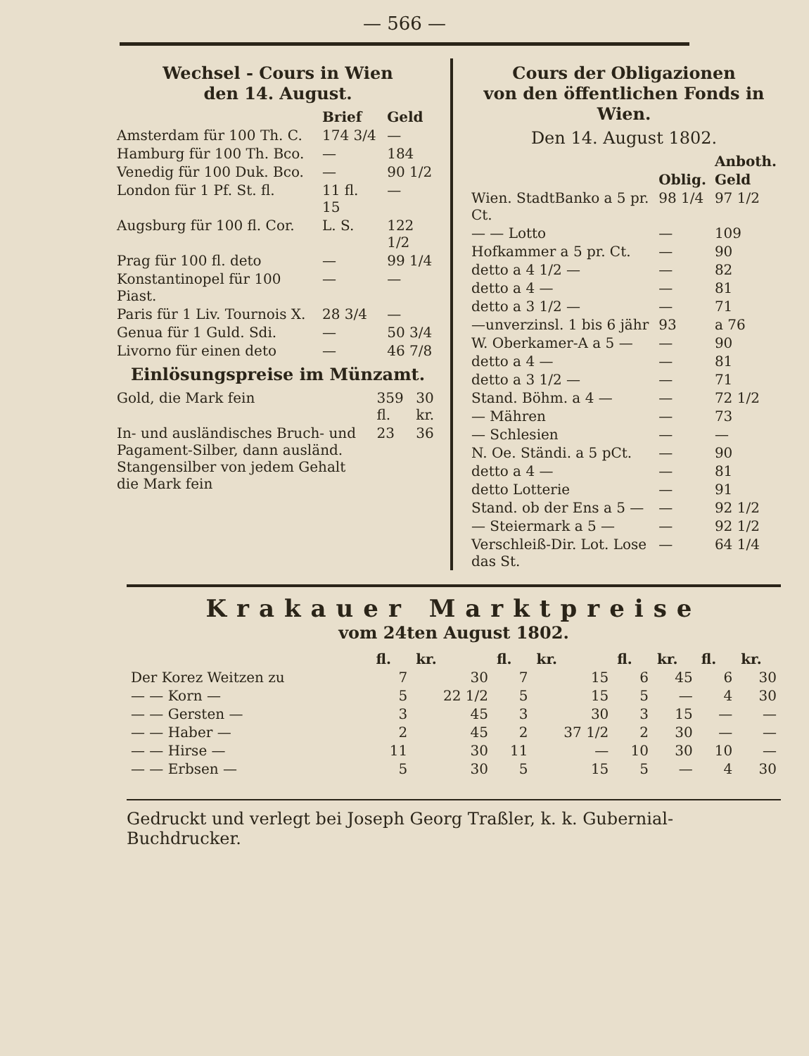— 566 —
Wechsel - Cours in Wien
den 14. August.
| | Brief | Geld |
| --- | --- | --- |
| Amsterdam für 100 Th. C. | 174 3/4 | — |
| Hamburg für 100 Th. Bco. | — | 184 |
| Venedig für 100 Duk. Bco. | — | 90 1/2 |
| London für 1 Pf. St. fl. | 11 fl. 15 | — |
| Augsburg für 100 fl. Cor. | L. S. | 122 1/2 |
| Prag für 100 fl. deto | — | 99 1/4 |
| Konstantinopel für 100 Piast. | — | — |
| Paris für 1 Liv. Tournois X. | 28 3/4 | — |
| Genua für 1 Guld. Sdi. | — | 50 3/4 |
| Livorno für einen deto | — | 46 7/8 |
Einlösungspreise im Münzamt.
| Gold, die Mark fein | 359 fl. | 30 kr. |
| In- und ausländisches Bruch- und Pagament-Silber, dann ausländ. Stangensilber von jedem Gehalt die Mark fein | 23 | 36 |
Cours der Obligazionen
von den öffentlichen Fonds in Wien.
Den 14. August 1802.
| | | Anboth. |
| --- | --- | --- |
| | Oblig. | Geld |
| Wien. StadtBanko a 5 pr. Ct. | 98 1/4 | 97 1/2 |
| — — Lotto | — | 109 |
| Hofkammer a 5 pr. Ct. | — | 90 |
| detto a 4 1/2 — | — | 82 |
| detto a 4 — | — | 81 |
| detto a 3 1/2 — | — | 71 |
| —unverzinsl. 1 bis 6 jähr | 93 | a 76 |
| W. Oberkamer-A a 5 — | — | 90 |
| detto a 4 — | — | 81 |
| detto a 3 1/2 — | — | 71 |
| Stand. Böhm. a 4 — | — | 72 1/2 |
| — Mähren | — | 73 |
| — Schlesien | — | — |
| N. Oe. Ständi. a 5 pCt. | — | 90 |
| detto a 4 — | — | 81 |
| detto Lotterie | — | 91 |
| Stand. ob der Ens a 5 — | — | 92 1/2 |
| — Steiermark a 5 — | — | 92 1/2 |
| Verschleiß-Dir. Lot. Lose das St. | — | 64 1/4 |
Krakauer Marktpreise
vom 24ten August 1802.
| | fl. | kr. | fl. | kr. | fl. | kr. | fl. | kr. |
| --- | --- | --- | --- | --- | --- | --- | --- | --- |
| Der Korez Weitzen zu | 7 | 30 | 7 | 15 | 6 | 45 | 6 | 30 |
| — — Korn — | 5 | 22 1/2 | 5 | 15 | 5 | — | 4 | 30 |
| — — Gersten — | 3 | 45 | 3 | 30 | 3 | 15 | — | — |
| — — Haber — | 2 | 45 | 2 | 37 1/2 | 2 | 30 | — | — |
| — — Hirse — | 11 | 30 | 11 | — | 10 | 30 | 10 | — |
| — — Erbsen — | 5 | 30 | 5 | 15 | 5 | — | 4 | 30 |
Gedruckt und verlegt bei Joseph Georg Traßler, k. k. Gubernial-Buchdrucker.